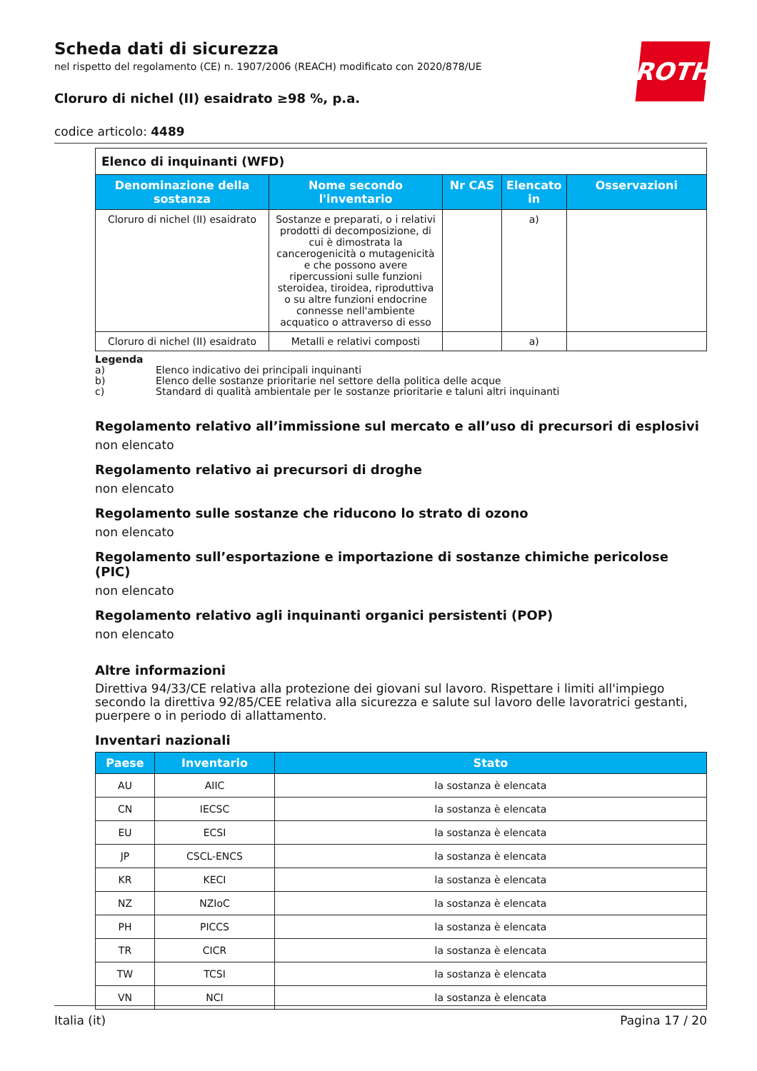ROTH
Scheda dati di sicurezza
nel rispetto del regolamento (CE) n. 1907/2006 (REACH) modificato con 2020/878/UE
Cloruro di nichel (II) esaidrato ≥98 %, p.a.
codice articolo: 4489
| Elenco di inquinanti (WFD) | | | | |
| Denominazione della sostanza | Nome secondo l'inventario | Nr CAS | Elencato in | Osservazioni |
| Cloruro di nichel (II) esaidrato | Sostanze e preparati, o i relativi prodotti di decomposizione, di cui è dimostrata la cancerogenicità o mutagenicità e che possono avere ripercussioni sulle funzioni steroidea, tiroidea, riproduttiva o su altre funzioni endocrine connesse nell'ambiente acquatico o attraverso di esso | | a) | |
| Cloruro di nichel (II) esaidrato | Metalli e relativi composti | | a) | |
Legenda
a) Elenco indicativo dei principali inquinanti
b) Elenco delle sostanze prioritarie nel settore della politica delle acque
c) Standard di qualità ambientale per le sostanze prioritarie e taluni altri inquinanti
Regolamento relativo all’immissione sul mercato e all’uso di precursori di esplosivi
non elencato
Regolamento relativo ai precursori di droghe
non elencato
Regolamento sulle sostanze che riducono lo strato di ozono
non elencato
Regolamento sull’esportazione e importazione di sostanze chimiche pericolose (PIC)
non elencato
Regolamento relativo agli inquinanti organici persistenti (POP)
non elencato
Altre informazioni
Direttiva 94/33/CE relativa alla protezione dei giovani sul lavoro. Rispettare i limiti all'impiego secondo la direttiva 92/85/CEE relativa alla sicurezza e salute sul lavoro delle lavoratrici gestanti, puerpere o in periodo di allattamento.
Inventari nazionali
| Paese | Inventario | Stato |
| --- | --- | --- |
| AU | AIIC | la sostanza è elencata |
| CN | IECSC | la sostanza è elencata |
| EU | ECSI | la sostanza è elencata |
| JP | CSCL-ENCS | la sostanza è elencata |
| KR | KECI | la sostanza è elencata |
| NZ | NZIoC | la sostanza è elencata |
| PH | PICCS | la sostanza è elencata |
| TR | CICR | la sostanza è elencata |
| TW | TCSI | la sostanza è elencata |
| VN | NCI | la sostanza è elencata |
Italia (it) Pagina 17 / 20